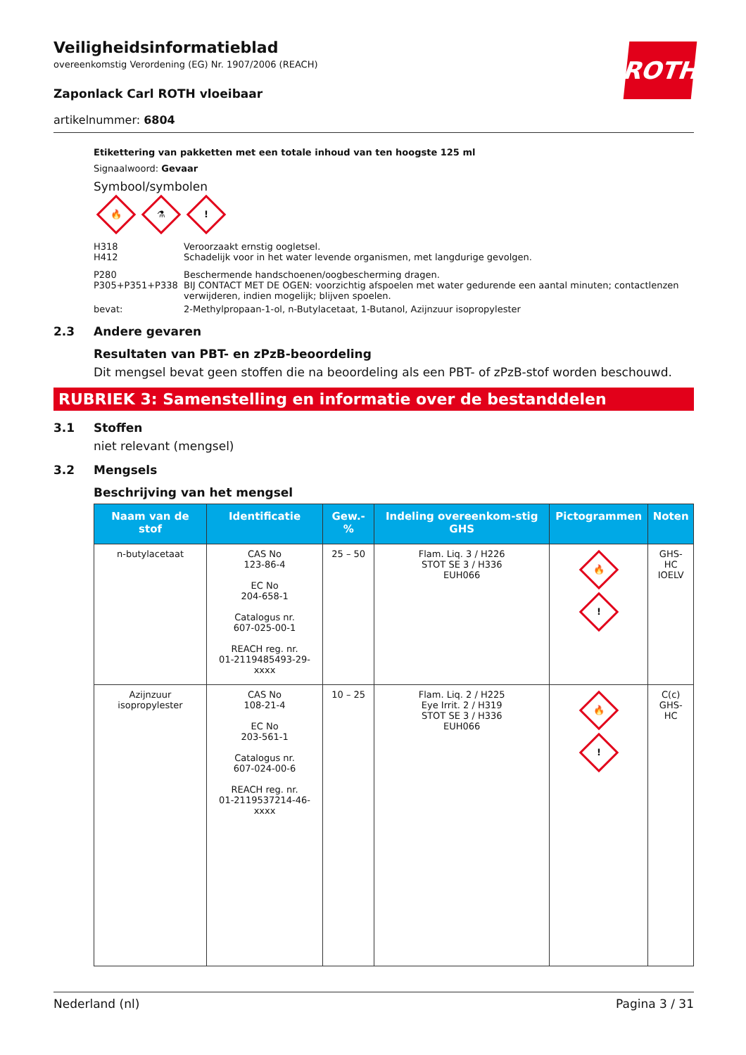ROTH
Veiligheidsinformatieblad
overeenkomstig Verordening (EG) Nr. 1907/2006 (REACH)
Zaponlack Carl ROTH vloeibaar
artikelnummer: 6804
Etikettering van pakketten met een totale inhoud van ten hoogste 125 ml
Signaalwoord: Gevaar
Symbool/symbolen
🔥 ⚗!
H318
H412
Veroorzaakt ernstig oogletsel.
Schadelijk voor in het water levende organismen, met langdurige gevolgen.
P280
P305+P351+P338
Beschermende handschoenen/oogbescherming dragen.
BIJ CONTACT MET DE OGEN: voorzichtig afspoelen met water gedurende een aantal minuten; contactlenzen verwijderen, indien mogelijk; blijven spoelen.
bevat: 2-Methylpropaan-1-ol, n-Butylacetaat, 1-Butanol, Azijnzuur isopropylester
2.3 Andere gevaren
Resultaten van PBT- en zPzB-beoordeling
Dit mengsel bevat geen stoffen die na beoordeling als een PBT- of zPzB-stof worden beschouwd.
RUBRIEK 3: Samenstelling en informatie over de bestanddelen
3.1 Stoffen
niet relevant (mengsel)
3.2 Mengsels
Beschrijving van het mengsel
| Naam van de stof | Identificatie | Gew.-% | Indeling overeenkom-stig GHS | Pictogrammen | Noten |
| --- | --- | --- | --- | --- | --- |
| n-butylacetaat | CAS No 123-86-4 EC No 204-658-1 Catalogus nr. 607-025-00-1 REACH reg. nr. 01-2119485493-29-xxxx | 25 – 50 | Flam. Liq. 3 / H226 STOT SE 3 / H336 EUH066 | 🔥 ! | GHS-HC IOELV |
| Azijnzuur isopropylester | CAS No 108-21-4 EC No 203-561-1 Catalogus nr. 607-024-00-6 REACH reg. nr. 01-2119537214-46-xxxx | 10 – 25 | Flam. Liq. 2 / H225 Eye Irrit. 2 / H319 STOT SE 3 / H336 EUH066 | 🔥 ! | C(c) GHS-HC |
Nederland (nl) Pagina 3 / 31